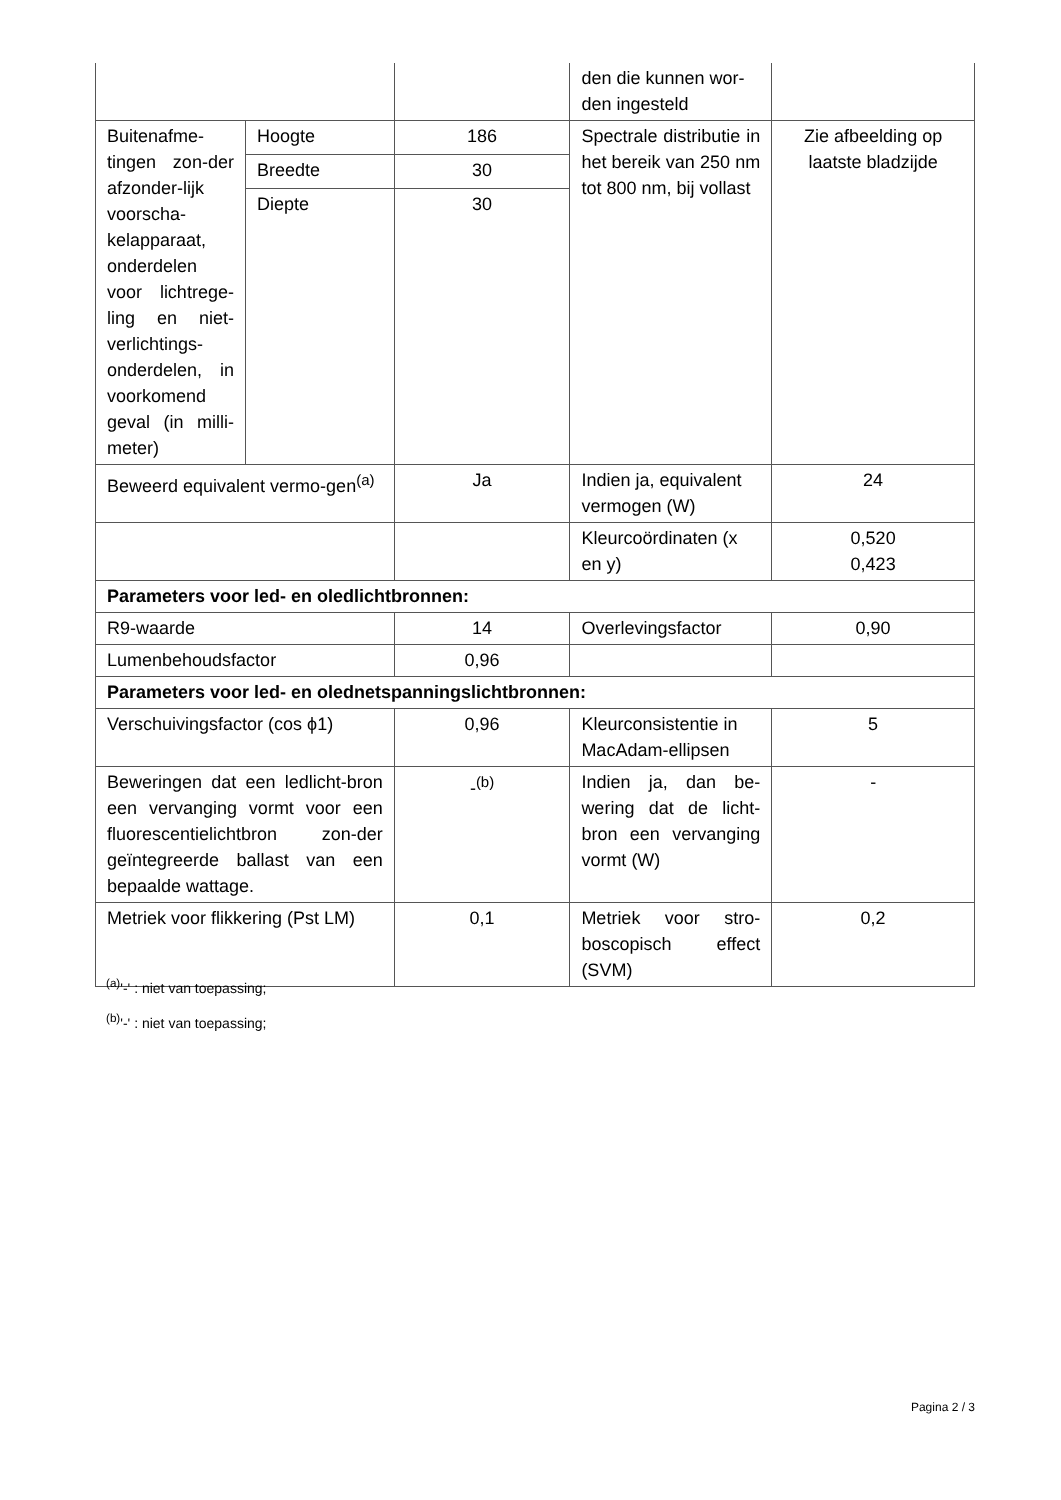| | | | den die kunnen wor-den ingesteld | |
| Buitenafme-tingen zon-der afzonder-lijk voorscha-kelapparaat, onderdelen voor lichtrege-ling en niet-verlichtings-onderdelen, in voorkomend geval (in milli-meter) | Hoogte | 186 | Spectrale distributie in het bereik van 250 nm tot 800 nm, bij vollast | Zie afbeelding op laatste bladzijde |
| | Breedte | 30 | | |
| | Diepte | 30 | | |
| Beweerd equivalent vermo-gen<sup>(a)</sup> | | Ja | Indien ja, equivalent vermogen (W) | 24 |
| | | | Kleurcoördinaten (x en y) | 0,520 0,423 |
| Parameters voor led- en oledlichtbronnen: | | | | |
| R9-waarde | | 14 | Overlevingsfactor | 0,90 |
| Lumenbehoudsfactor | | 0,96 | | |
| Parameters voor led- en olednetspanningslichtbronnen: | | | | |
| Verschuivingsfactor (cos ϕ1) | | 0,96 | Kleurconsistentie in MacAdam-ellipsen | 5 |
| Beweringen dat een ledlicht-bron een vervanging vormt voor een fluorescentielichtbron zon-der geïntegreerde ballast van een bepaalde wattage. | | -<sup>(b)</sup> | Indien ja, dan be-wering dat de licht-bron een vervanging vormt (W) | - |
| Metriek voor flikkering (Pst LM) | | 0,1 | Metriek voor stro-boscopisch effect (SVM) | 0,2 |
<sup>(a)</sup> '-' : niet van toepassing;
<sup>(b)</sup> '-' : niet van toepassing;
Pagina 2 / 3